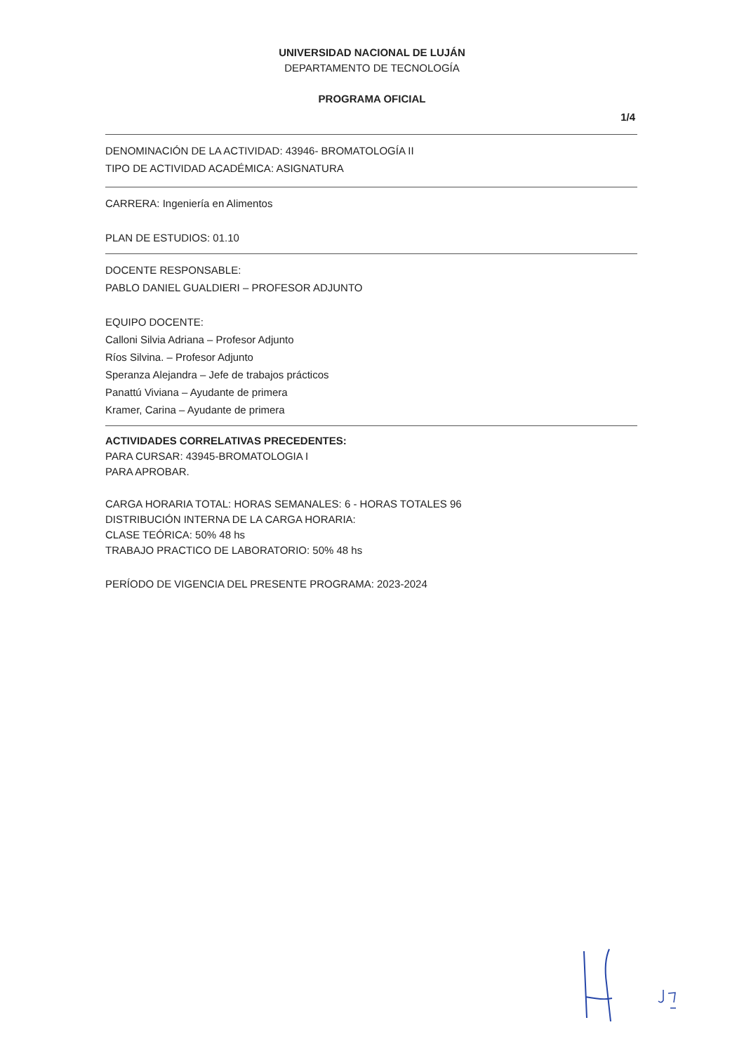UNIVERSIDAD NACIONAL DE LUJÁN
DEPARTAMENTO DE TECNOLOGÍA
PROGRAMA OFICIAL
1/4
DENOMINACIÓN DE LA ACTIVIDAD: 43946- BROMATOLOGÍA II
TIPO DE ACTIVIDAD ACADÉMICA: ASIGNATURA
CARRERA: Ingeniería en Alimentos
PLAN DE ESTUDIOS: 01.10
DOCENTE RESPONSABLE:
PABLO DANIEL GUALDIERI – PROFESOR ADJUNTO
EQUIPO DOCENTE:
Calloni Silvia Adriana – Profesor Adjunto
Ríos Silvina. – Profesor Adjunto
Speranza Alejandra – Jefe de trabajos prácticos
Panattú Viviana – Ayudante de primera
Kramer, Carina – Ayudante de primera
ACTIVIDADES CORRELATIVAS PRECEDENTES:
PARA CURSAR: 43945-BROMATOLOGIA I
PARA APROBAR.
CARGA HORARIA TOTAL: HORAS SEMANALES: 6 - HORAS TOTALES 96
DISTRIBUCIÓN INTERNA DE LA CARGA HORARIA:
CLASE TEÓRICA: 50% 48 hs
TRABAJO PRACTICO DE LABORATORIO: 50% 48 hs
PERÍODO DE VIGENCIA DEL PRESENTE PROGRAMA: 2023-2024